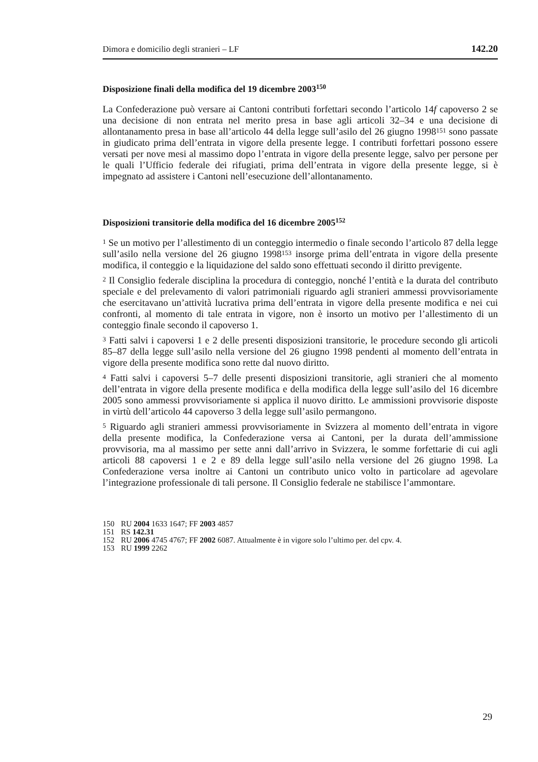Dimora e domicilio degli stranieri – LF 142.20
Disposizione finali della modifica del 19 dicembre 2003<sup>150</sup>
La Confederazione può versare ai Cantoni contributi forfettari secondo l’articolo 14f capoverso 2 se una decisione di non entrata nel merito presa in base agli articoli 32–34 e una decisione di allontanamento presa in base all’articolo 44 della legge sull’asilo del 26 giugno 1998<sup>151</sup> sono passate in giudicato prima dell’entrata in vigore della presente legge. I contributi forfettari possono essere versati per nove mesi al massimo dopo l’entrata in vigore della presente legge, salvo per persone per le quali l’Ufficio federale dei rifugiati, prima dell’entrata in vigore della presente legge, si è impegnato ad assistere i Cantoni nell’esecuzione dell’allontanamento.
Disposizioni transitorie della modifica del 16 dicembre 2005<sup>152</sup>
<sup>1</sup> Se un motivo per l’allestimento di un conteggio intermedio o finale secondo l’articolo 87 della legge sull’asilo nella versione del 26 giugno 1998<sup>153</sup> insorge prima dell’entrata in vigore della presente modifica, il conteggio e la liquidazione del saldo sono effettuati secondo il diritto previgente.
<sup>2</sup> Il Consiglio federale disciplina la procedura di conteggio, nonché l’entità e la durata del contributo speciale e del prelevamento di valori patrimoniali riguardo agli stranieri ammessi provvisoriamente che esercitavano un’attività lucrativa prima dell’entrata in vigore della presente modifica e nei cui confronti, al momento di tale entrata in vigore, non è insorto un motivo per l’allestimento di un conteggio finale secondo il capoverso 1.
<sup>3</sup> Fatti salvi i capoversi 1 e 2 delle presenti disposizioni transitorie, le procedure secondo gli articoli 85–87 della legge sull’asilo nella versione del 26 giugno 1998 pendenti al momento dell’entrata in vigore della presente modifica sono rette dal nuovo diritto.
<sup>4</sup> Fatti salvi i capoversi 5–7 delle presenti disposizioni transitorie, agli stranieri che al momento dell’entrata in vigore della presente modifica e della modifica della legge sull’asilo del 16 dicembre 2005 sono ammessi provvisoriamente si applica il nuovo diritto. Le ammissioni provvisorie disposte in virtù dell’articolo 44 capoverso 3 della legge sull’asilo permangono.
<sup>5</sup> Riguardo agli stranieri ammessi provvisoriamente in Svizzera al momento dell’entrata in vigore della presente modifica, la Confederazione versa ai Cantoni, per la durata dell’ammissione provvisoria, ma al massimo per sette anni dall’arrivo in Svizzera, le somme forfettarie di cui agli articoli 88 capoversi 1 e 2 e 89 della legge sull’asilo nella versione del 26 giugno 1998. La Confederazione versa inoltre ai Cantoni un contributo unico volto in particolare ad agevolare l’integrazione professionale di tali persone. Il Consiglio federale ne stabilisce l’ammontare.
150 RU 2004 1633 1647; FF 2003 4857
151 RS 142.31
152 RU 2006 4745 4767; FF 2002 6087. Attualmente è in vigore solo l’ultimo per. del cpv. 4.
153 RU 1999 2262
29